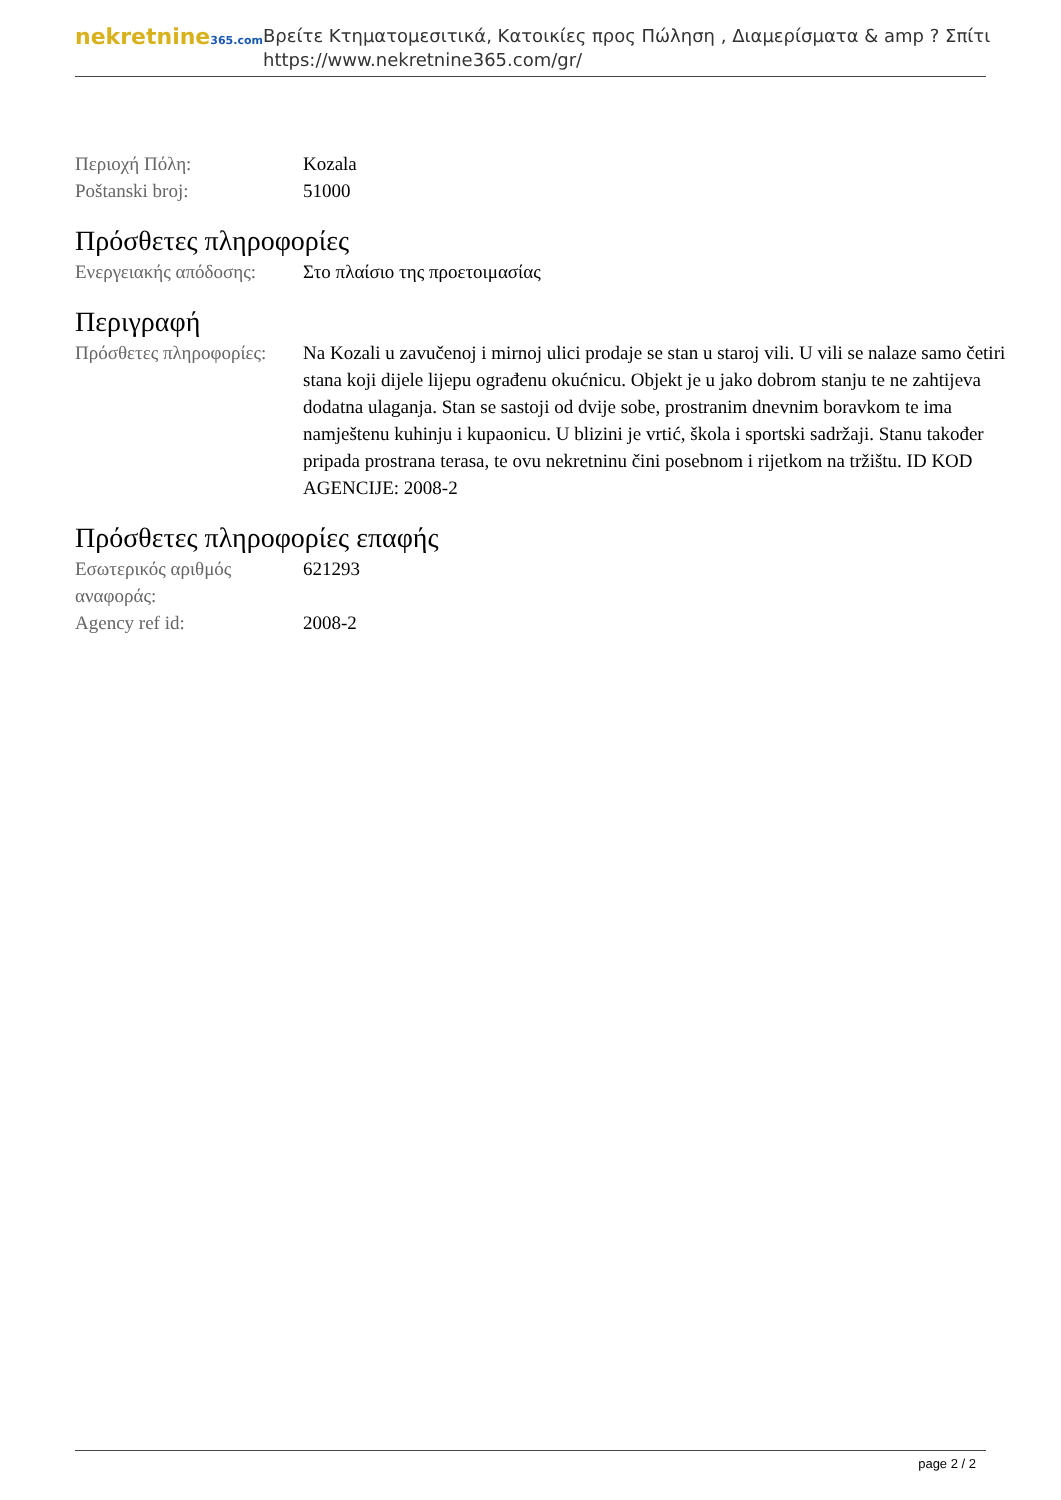nekretnine365.com
Βρείτε Κτηματομεσιτικά, Κατοικίες προς Πώληση , Διαμερίσματα & amp ? Σπίτι
https://www.nekretnine365.com/gr/
| Περιοχή Πόλη: | Kozala |
| Poštanski broj: | 51000 |
Πρόσθετες πληροφορίες
| Ενεργειακής απόδοσης: | Στο πλαίσιο της προετοιμασίας |
Περιγραφή
| Πρόσθετες πληροφορίες: | Na Kozali u zavučenoj i mirnoj ulici prodaje se stan u staroj vili. U vili se nalaze samo četiri stana koji dijele lijepu ograđenu okućnicu. Objekt je u jako dobrom stanju te ne zahtijeva dodatna ulaganja. Stan se sastoji od dvije sobe, prostranim dnevnim boravkom te ima namještenu kuhinju i kupaonicu. U blizini je vrtić, škola i sportski sadržaji. Stanu također pripada prostrana terasa, te ovu nekretninu čini posebnom i rijetkom na tržištu. ID KOD AGENCIJE: 2008-2 |
Πρόσθετες πληροφορίες επαφής
| Εσωτερικός αριθμός αναφοράς: | 621293 |
| Agency ref id: | 2008-2 |
page 2 / 2